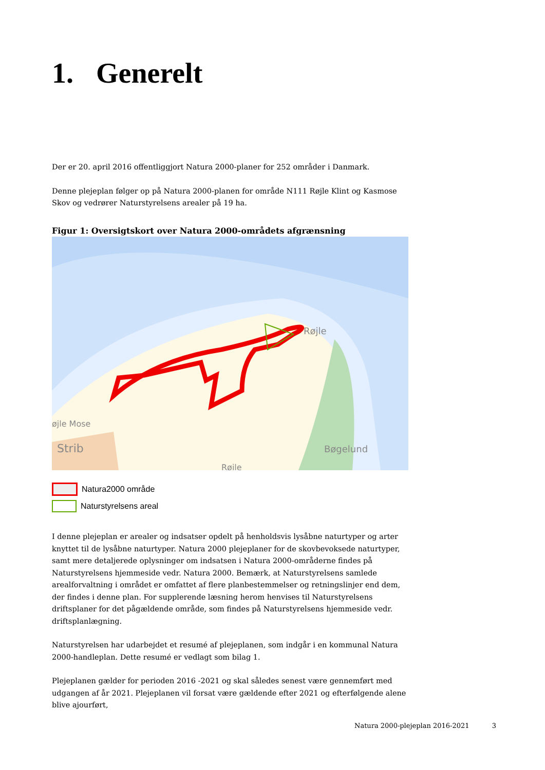1. Generelt
Der er 20. april 2016 offentliggjort Natura 2000-planer for 252 områder i Danmark.
Denne plejeplan følger op på Natura 2000-planen for område N111 Røjle Klint og Kasmose Skov og vedrører Naturstyrelsens arealer på 19 ha.
Figur 1: Oversigtskort over Natura 2000-områdets afgrænsning
Røjle
Bøgelund
øjle Mose
Strib
Røjle
Natura2000 område
Naturstyrelsens areal
I denne plejeplan er arealer og indsatser opdelt på henholdsvis lysåbne naturtyper og arter knyttet til de lysåbne naturtyper. Natura 2000 plejeplaner for de skovbevoksede naturtyper, samt mere detaljerede oplysninger om indsatsen i Natura 2000-områderne findes på Naturstyrelsens hjemmeside vedr. Natura 2000. Bemærk, at Naturstyrelsens samlede arealforvaltning i området er omfattet af flere planbestemmelser og retningslinjer end dem, der findes i denne plan. For supplerende læsning herom henvises til Naturstyrelsens driftsplaner for det pågældende område, som findes på Naturstyrelsens hjemmeside vedr. driftsplanlægning.
Naturstyrelsen har udarbejdet et resumé af plejeplanen, som indgår i en kommunal Natura 2000-handleplan. Dette resumé er vedlagt som bilag 1.
Plejeplanen gælder for perioden 2016 -2021 og skal således senest være gennemført med udgangen af år 2021. Plejeplanen vil forsat være gældende efter 2021 og efterfølgende alene blive ajourført,
Natura 2000-plejeplan 2016-2021 3